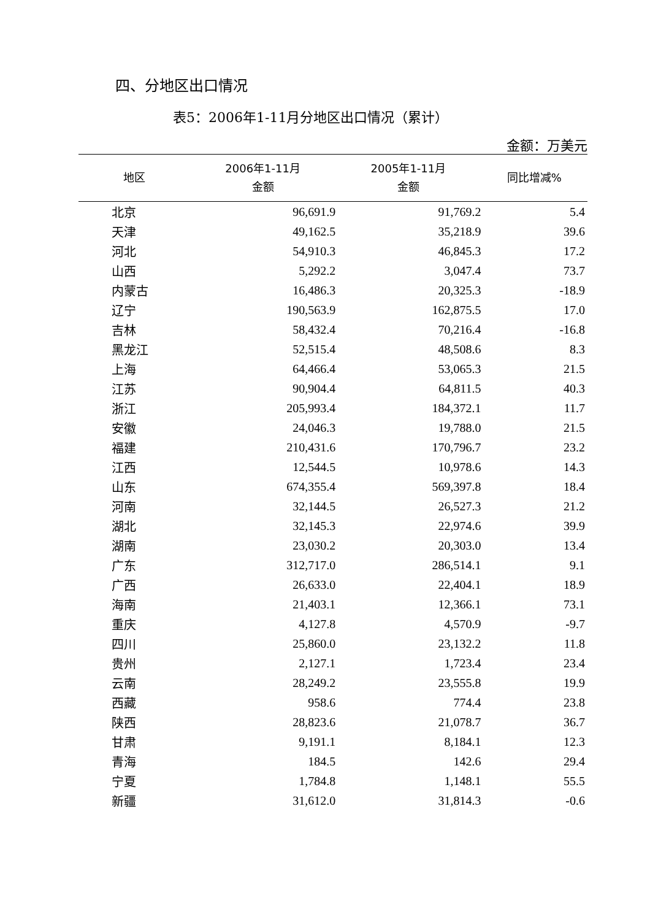四、分地区出口情况
表5：2006年1-11月分地区出口情况（累计）
金额：万美元
| 地区 | 2006年1-11月 金额 | 2005年1-11月 金额 | 同比增减% |
| --- | --- | --- | --- |
| 北京 | 96,691.9 | 91,769.2 | 5.4 |
| 天津 | 49,162.5 | 35,218.9 | 39.6 |
| 河北 | 54,910.3 | 46,845.3 | 17.2 |
| 山西 | 5,292.2 | 3,047.4 | 73.7 |
| 内蒙古 | 16,486.3 | 20,325.3 | -18.9 |
| 辽宁 | 190,563.9 | 162,875.5 | 17.0 |
| 吉林 | 58,432.4 | 70,216.4 | -16.8 |
| 黑龙江 | 52,515.4 | 48,508.6 | 8.3 |
| 上海 | 64,466.4 | 53,065.3 | 21.5 |
| 江苏 | 90,904.4 | 64,811.5 | 40.3 |
| 浙江 | 205,993.4 | 184,372.1 | 11.7 |
| 安徽 | 24,046.3 | 19,788.0 | 21.5 |
| 福建 | 210,431.6 | 170,796.7 | 23.2 |
| 江西 | 12,544.5 | 10,978.6 | 14.3 |
| 山东 | 674,355.4 | 569,397.8 | 18.4 |
| 河南 | 32,144.5 | 26,527.3 | 21.2 |
| 湖北 | 32,145.3 | 22,974.6 | 39.9 |
| 湖南 | 23,030.2 | 20,303.0 | 13.4 |
| 广东 | 312,717.0 | 286,514.1 | 9.1 |
| 广西 | 26,633.0 | 22,404.1 | 18.9 |
| 海南 | 21,403.1 | 12,366.1 | 73.1 |
| 重庆 | 4,127.8 | 4,570.9 | -9.7 |
| 四川 | 25,860.0 | 23,132.2 | 11.8 |
| 贵州 | 2,127.1 | 1,723.4 | 23.4 |
| 云南 | 28,249.2 | 23,555.8 | 19.9 |
| 西藏 | 958.6 | 774.4 | 23.8 |
| 陕西 | 28,823.6 | 21,078.7 | 36.7 |
| 甘肃 | 9,191.1 | 8,184.1 | 12.3 |
| 青海 | 184.5 | 142.6 | 29.4 |
| 宁夏 | 1,784.8 | 1,148.1 | 55.5 |
| 新疆 | 31,612.0 | 31,814.3 | -0.6 |